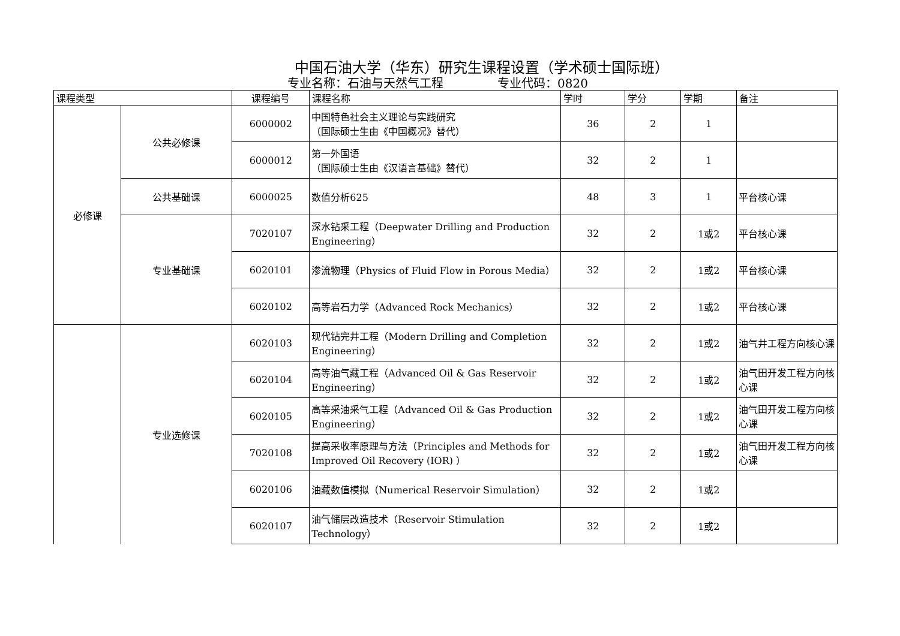中国石油大学（华东）研究生课程设置（学术硕士国际班）
专业名称：石油与天然气工程 专业代码：0820
| 课程类型 | | 课程编号 | 课程名称 | 学时 | 学分 | 学期 | 备注 |
| --- | --- | --- | --- | --- | --- | --- | --- |
| 必修课 | 公共必修课 | 6000002 | 中国特色社会主义理论与实践研究 （国际硕士生由《中国概况》替代） | 36 | 2 | 1 | |
| | | 6000012 | 第一外国语 （国际硕士生由《汉语言基础》替代） | 32 | 2 | 1 | |
| | 公共基础课 | 6000025 | 数值分析625 | 48 | 3 | 1 | 平台核心课 |
| | 专业基础课 | 7020107 | 深水钻采工程（Deepwater Drilling and Production Engineering） | 32 | 2 | 1或2 | 平台核心课 |
| | | 6020101 | 渗流物理（Physics of Fluid Flow in Porous Media） | 32 | 2 | 1或2 | 平台核心课 |
| | | 6020102 | 高等岩石力学（Advanced Rock Mechanics） | 32 | 2 | 1或2 | 平台核心课 |
| | 专业选修课 | 6020103 | 现代钻完井工程（Modern Drilling and Completion Engineering） | 32 | 2 | 1或2 | 油气井工程方向核心课 |
| | | 6020104 | 高等油气藏工程（Advanced Oil & Gas Reservoir Engineering） | 32 | 2 | 1或2 | 油气田开发工程方向核心课 |
| | | 6020105 | 高等采油采气工程（Advanced Oil & Gas Production Engineering） | 32 | 2 | 1或2 | 油气田开发工程方向核心课 |
| | | 7020108 | 提高采收率原理与方法（Principles and Methods for Improved Oil Recovery (IOR) ） | 32 | 2 | 1或2 | 油气田开发工程方向核心课 |
| | | 6020106 | 油藏数值模拟（Numerical Reservoir Simulation） | 32 | 2 | 1或2 | |
| | | 6020107 | 油气储层改造技术（Reservoir Stimulation Technology） | 32 | 2 | 1或2 | |